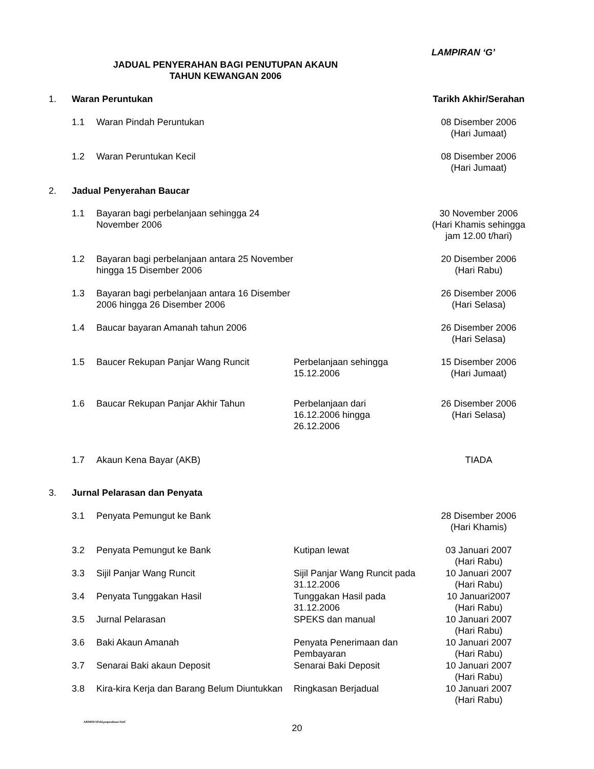LAMPIRAN ‘G’
JADUAL PENYERAHAN BAGI PENUTUPAN AKAUN
TAHUN KEWANGAN 2006
| 1. | Waran Peruntukan | | | Tarikh Akhir/Serahan |
| | 1.1 | Waran Pindah Peruntukan | | 08 Disember 2006 (Hari Jumaat) |
| | 1.2 | Waran Peruntukan Kecil | | 08 Disember 2006 (Hari Jumaat) |
| 2. | Jadual Penyerahan Baucar | | | |
| | 1.1 | Bayaran bagi perbelanjaan sehingga 24 November 2006 | | 30 November 2006 (Hari Khamis sehingga jam 12.00 t/hari) |
| | 1.2 | Bayaran bagi perbelanjaan antara 25 November hingga 15 Disember 2006 | | 20 Disember 2006 (Hari Rabu) |
| | 1.3 | Bayaran bagi perbelanjaan antara 16 Disember 2006 hingga 26 Disember 2006 | | 26 Disember 2006 (Hari Selasa) |
| | 1.4 | Baucar bayaran Amanah tahun 2006 | | 26 Disember 2006 (Hari Selasa) |
| | 1.5 | Baucer Rekupan Panjar Wang Runcit | Perbelanjaan sehingga 15.12.2006 | 15 Disember 2006 (Hari Jumaat) |
| | 1.6 | Baucar Rekupan Panjar Akhir Tahun | Perbelanjaan dari 16.12.2006 hingga 26.12.2006 | 26 Disember 2006 (Hari Selasa) |
| | 1.7 | Akaun Kena Bayar (AKB) | | TIADA |
| 3. | Jurnal Pelarasan dan Penyata | | | |
| | 3.1 | Penyata Pemungut ke Bank | | 28 Disember 2006 (Hari Khamis) |
| | 3.2 | Penyata Pemungut ke Bank | Kutipan lewat | 03 Januari 2007 (Hari Rabu) |
| | 3.3 | Sijil Panjar Wang Runcit | Sijil Panjar Wang Runcit pada 31.12.2006 | 10 Januari 2007 (Hari Rabu) |
| | 3.4 | Penyata Tunggakan Hasil | Tunggakan Hasil pada 31.12.2006 | 10 Januari2007 (Hari Rabu) |
| | 3.5 | Jurnal Pelarasan | SPEKS dan manual | 10 Januari 2007 (Hari Rabu) |
| | 3.6 | Baki Akaun Amanah | Penyata Penerimaan dan Pembayaran | 10 Januari 2007 (Hari Rabu) |
| | 3.7 | Senarai Baki akaun Deposit | Senarai Baki Deposit | 10 Januari 2007 (Hari Rabu) |
| | 3.8 | Kira-kira Kerja dan Barang Belum Diuntukkan | Ringkasan Berjadual | 10 Januari 2007 (Hari Rabu) |
ABDHD/SPekl.pntpnakaun/SitiC
20